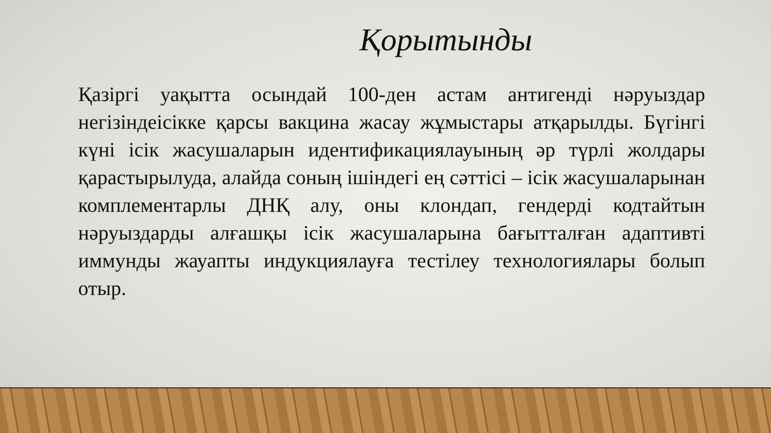Қорытынды
Қазіргі уақытта осындай 100-ден астам антигенді нәруыздар негізіндеісікке қарсы вакцина жасау жұмыстары атқарылды. Бүгінгі күні ісік жасушаларын идентификациялауының әр түрлі жолдары қарастырылуда, алайда соның ішіндегі ең сәттісі – ісік жасушаларынан комплементарлы ДНҚ алу, оны клондап, гендерді кодтайтын нәруыздарды алғашқы ісік жасушаларына бағытталған адаптивті иммунды жауапты индукциялауға тестілеу технологиялары болып отыр.